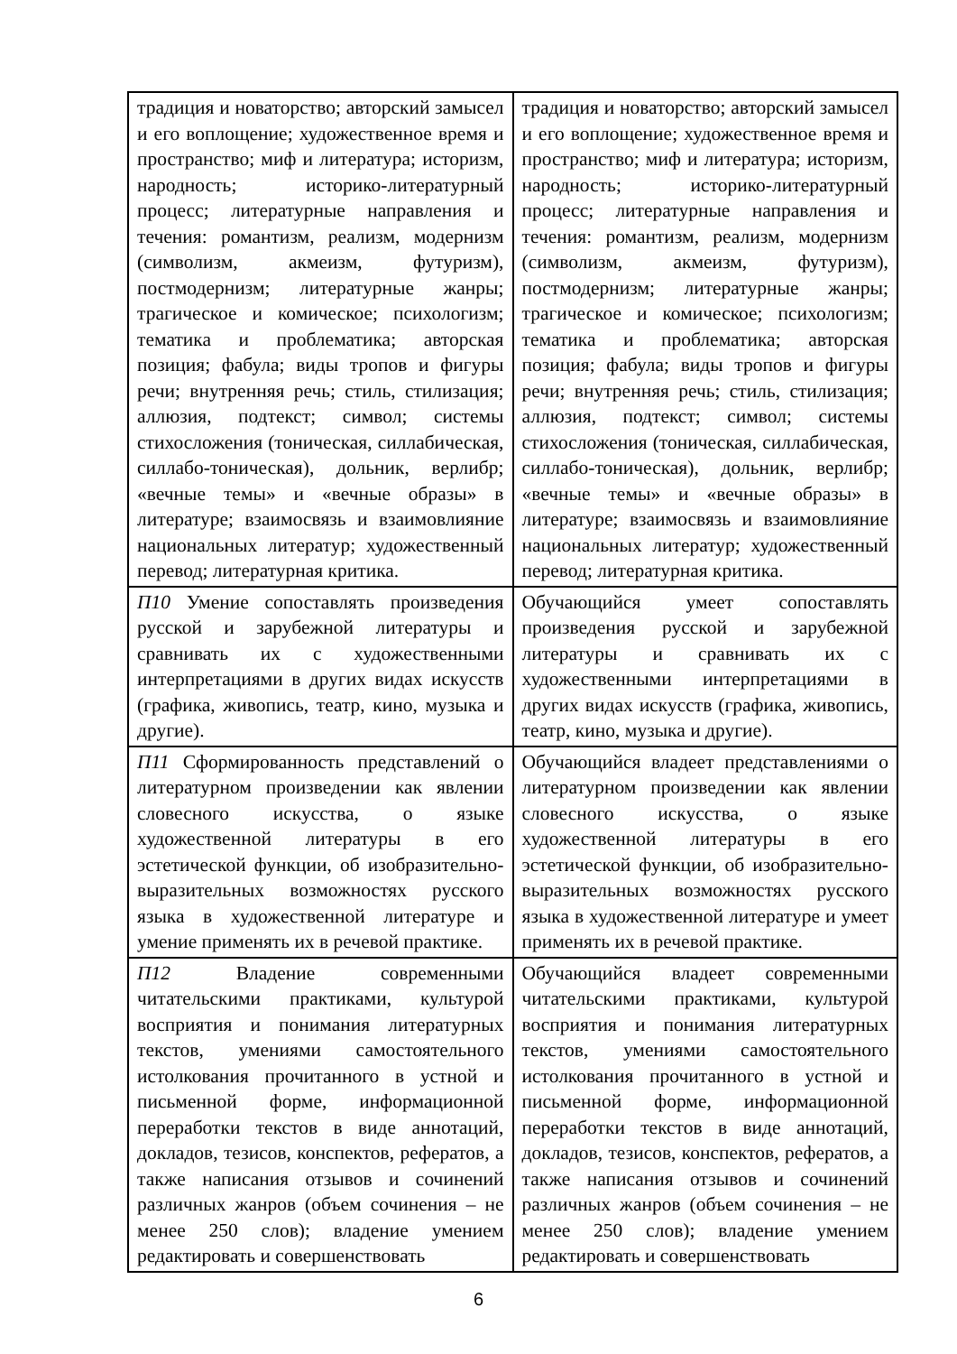| традиция и новаторство; авторский замысел и его воплощение; художественное время и пространство; миф и литература; историзм, народность; историко-литературный процесс; литературные направления и течения: романтизм, реализм, модернизм (символизм, акмеизм, футуризм), постмодернизм; литературные жанры; трагическое и комическое; психологизм; тематика и проблематика; авторская позиция; фабула; виды тропов и фигуры речи; внутренняя речь; стиль, стилизация; аллюзия, подтекст; символ; системы стихосложения (тоническая, силлабическая, силлабо-тоническая), дольник, верлибр; «вечные темы» и «вечные образы» в литературе; взаимосвязь и взаимовлияние национальных литератур; художественный перевод; литературная критика. | традиция и новаторство; авторский замысел и его воплощение; художественное время и пространство; миф и литература; историзм, народность; историко-литературный процесс; литературные направления и течения: романтизм, реализм, модернизм (символизм, акмеизм, футуризм), постмодернизм; литературные жанры; трагическое и комическое; психологизм; тематика и проблематика; авторская позиция; фабула; виды тропов и фигуры речи; внутренняя речь; стиль, стилизация; аллюзия, подтекст; символ; системы стихосложения (тоническая, силлабическая, силлабо-тоническая), дольник, верлибр; «вечные темы» и «вечные образы» в литературе; взаимосвязь и взаимовлияние национальных литератур; художественный перевод; литературная критика. |
| П10 Умение сопоставлять произведения русской и зарубежной литературы и сравнивать их с художественными интерпретациями в других видах искусств (графика, живопись, театр, кино, музыка и другие). | Обучающийся умеет сопоставлять произведения русской и зарубежной литературы и сравнивать их с художественными интерпретациями в других видах искусств (графика, живопись, театр, кино, музыка и другие). |
| П11 Сформированность представлений о литературном произведении как явлении словесного искусства, о языке художественной литературы в его эстетической функции, об изобразительно-выразительных возможностях русского языка в художественной литературе и умение применять их в речевой практике. | Обучающийся владеет представлениями о литературном произведении как явлении словесного искусства, о языке художественной литературы в его эстетической функции, об изобразительно-выразительных возможностях русского языка в художественной литературе и умеет применять их в речевой практике. |
| П12 Владение современными читательскими практиками, культурой восприятия и понимания литературных текстов, умениями самостоятельного истолкования прочитанного в устной и письменной форме, информационной переработки текстов в виде аннотаций, докладов, тезисов, конспектов, рефератов, а также написания отзывов и сочинений различных жанров (объем сочинения – не менее 250 слов); владение умением редактировать и совершенствовать | Обучающийся владеет современными читательскими практиками, культурой восприятия и понимания литературных текстов, умениями самостоятельного истолкования прочитанного в устной и письменной форме, информационной переработки текстов в виде аннотаций, докладов, тезисов, конспектов, рефератов, а также написания отзывов и сочинений различных жанров (объем сочинения – не менее 250 слов); владение умением редактировать и совершенствовать |
6